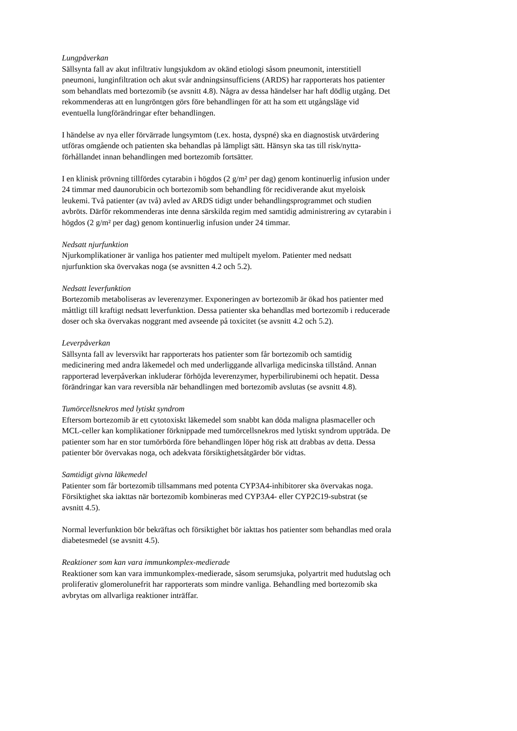Lungpåverkan
Sällsynta fall av akut infiltrativ lungsjukdom av okänd etiologi såsom pneumonit, interstitiell
pneumoni, lunginfiltration och akut svår andningsinsufficiens (ARDS) har rapporterats hos patienter
som behandlats med bortezomib (se avsnitt 4.8). Några av dessa händelser har haft dödlig utgång. Det
rekommenderas att en lungröntgen görs före behandlingen för att ha som ett utgångsläge vid
eventuella lungförändringar efter behandlingen.
I händelse av nya eller förvärrade lungsymtom (t.ex. hosta, dyspné) ska en diagnostisk utvärdering
utföras omgående och patienten ska behandlas på lämpligt sätt. Hänsyn ska tas till risk/nytta-
förhållandet innan behandlingen med bortezomib fortsätter.
I en klinisk prövning tillfördes cytarabin i högdos (2 g/m² per dag) genom kontinuerlig infusion under
24 timmar med daunorubicin och bortezomib som behandling för recidiverande akut myeloisk
leukemi. Två patienter (av två) avled av ARDS tidigt under behandlingsprogrammet och studien
avbröts. Därför rekommenderas inte denna särskilda regim med samtidig administrering av cytarabin i
högdos (2 g/m² per dag) genom kontinuerlig infusion under 24 timmar.
Nedsatt njurfunktion
Njurkomplikationer är vanliga hos patienter med multipelt myelom. Patienter med nedsatt
njurfunktion ska övervakas noga (se avsnitten 4.2 och 5.2).
Nedsatt leverfunktion
Bortezomib metaboliseras av leverenzymer. Exponeringen av bortezomib är ökad hos patienter med
måttligt till kraftigt nedsatt leverfunktion. Dessa patienter ska behandlas med bortezomib i reducerade
doser och ska övervakas noggrant med avseende på toxicitet (se avsnitt 4.2 och 5.2).
Leverpåverkan
Sällsynta fall av leversvikt har rapporterats hos patienter som får bortezomib och samtidig
medicinering med andra läkemedel och med underliggande allvarliga medicinska tillstånd. Annan
rapporterad leverpåverkan inkluderar förhöjda leverenzymer, hyperbilirubinemi och hepatit. Dessa
förändringar kan vara reversibla när behandlingen med bortezomib avslutas (se avsnitt 4.8).
Tumörcellsnekros med lytiskt syndrom
Eftersom bortezomib är ett cytotoxiskt läkemedel som snabbt kan döda maligna plasmaceller och
MCL-celler kan komplikationer förknippade med tumörcellsnekros med lytiskt syndrom uppträda. De
patienter som har en stor tumörbörda före behandlingen löper hög risk att drabbas av detta. Dessa
patienter bör övervakas noga, och adekvata försiktighetsåtgärder bör vidtas.
Samtidigt givna läkemedel
Patienter som får bortezomib tillsammans med potenta CYP3A4-inhibitorer ska övervakas noga.
Försiktighet ska iakttas när bortezomib kombineras med CYP3A4- eller CYP2C19-substrat (se
avsnitt 4.5).
Normal leverfunktion bör bekräftas och försiktighet bör iakttas hos patienter som behandlas med orala
diabetesmedel (se avsnitt 4.5).
Reaktioner som kan vara immunkomplex-medierade
Reaktioner som kan vara immunkomplex-medierade, såsom serumsjuka, polyartrit med hudutslag och
proliferativ glomerolunefrit har rapporterats som mindre vanliga. Behandling med bortezomib ska
avbrytas om allvarliga reaktioner inträffar.